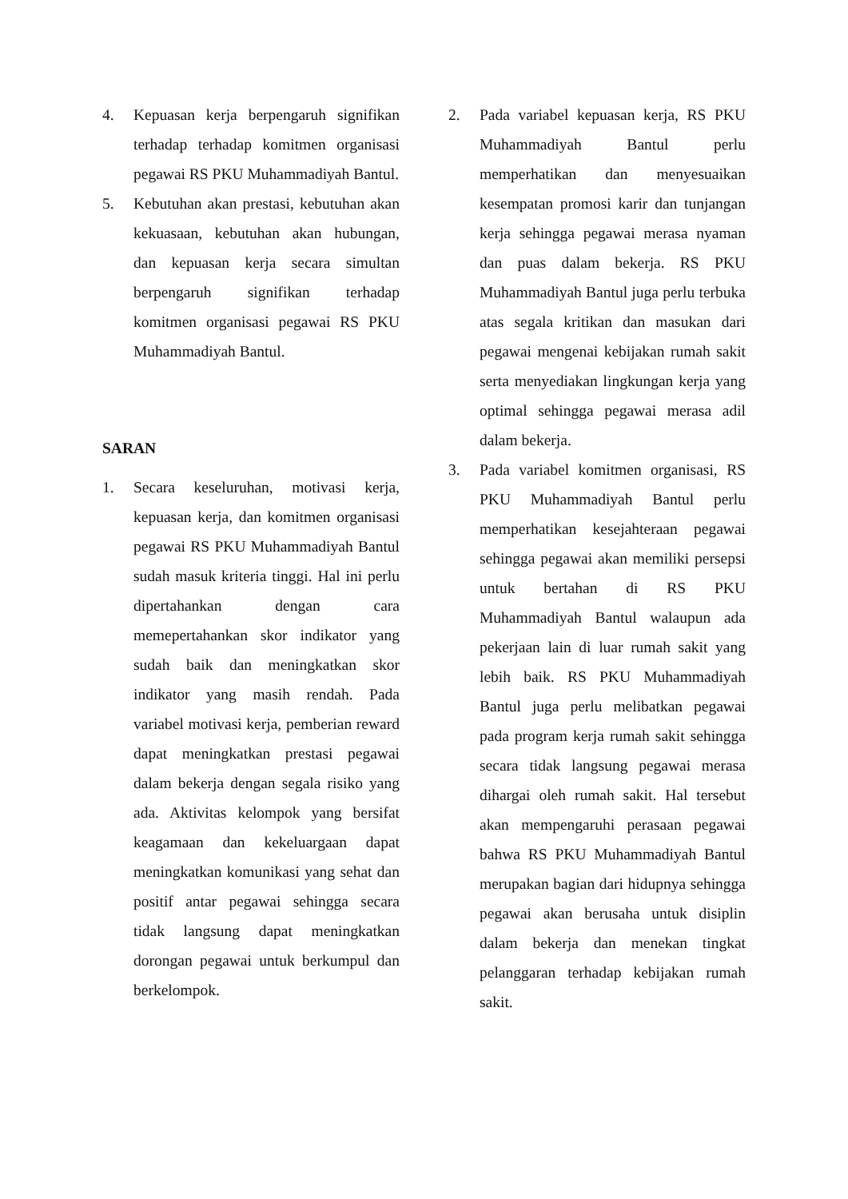4. Kepuasan kerja berpengaruh signifikan terhadap terhadap komitmen organisasi pegawai RS PKU Muhammadiyah Bantul.
5. Kebutuhan akan prestasi, kebutuhan akan kekuasaan, kebutuhan akan hubungan, dan kepuasan kerja secara simultan berpengaruh signifikan terhadap komitmen organisasi pegawai RS PKU Muhammadiyah Bantul.
SARAN
1. Secara keseluruhan, motivasi kerja, kepuasan kerja, dan komitmen organisasi pegawai RS PKU Muhammadiyah Bantul sudah masuk kriteria tinggi. Hal ini perlu dipertahankan dengan cara memepertahankan skor indikator yang sudah baik dan meningkatkan skor indikator yang masih rendah. Pada variabel motivasi kerja, pemberian reward dapat meningkatkan prestasi pegawai dalam bekerja dengan segala risiko yang ada. Aktivitas kelompok yang bersifat keagamaan dan kekeluargaan dapat meningkatkan komunikasi yang sehat dan positif antar pegawai sehingga secara tidak langsung dapat meningkatkan dorongan pegawai untuk berkumpul dan berkelompok.
2. Pada variabel kepuasan kerja, RS PKU Muhammadiyah Bantul perlu memperhatikan dan menyesuaikan kesempatan promosi karir dan tunjangan kerja sehingga pegawai merasa nyaman dan puas dalam bekerja. RS PKU Muhammadiyah Bantul juga perlu terbuka atas segala kritikan dan masukan dari pegawai mengenai kebijakan rumah sakit serta menyediakan lingkungan kerja yang optimal sehingga pegawai merasa adil dalam bekerja.
3. Pada variabel komitmen organisasi, RS PKU Muhammadiyah Bantul perlu memperhatikan kesejahteraan pegawai sehingga pegawai akan memiliki persepsi untuk bertahan di RS PKU Muhammadiyah Bantul walaupun ada pekerjaan lain di luar rumah sakit yang lebih baik. RS PKU Muhammadiyah Bantul juga perlu melibatkan pegawai pada program kerja rumah sakit sehingga secara tidak langsung pegawai merasa dihargai oleh rumah sakit. Hal tersebut akan mempengaruhi perasaan pegawai bahwa RS PKU Muhammadiyah Bantul merupakan bagian dari hidupnya sehingga pegawai akan berusaha untuk disiplin dalam bekerja dan menekan tingkat pelanggaran terhadap kebijakan rumah sakit.